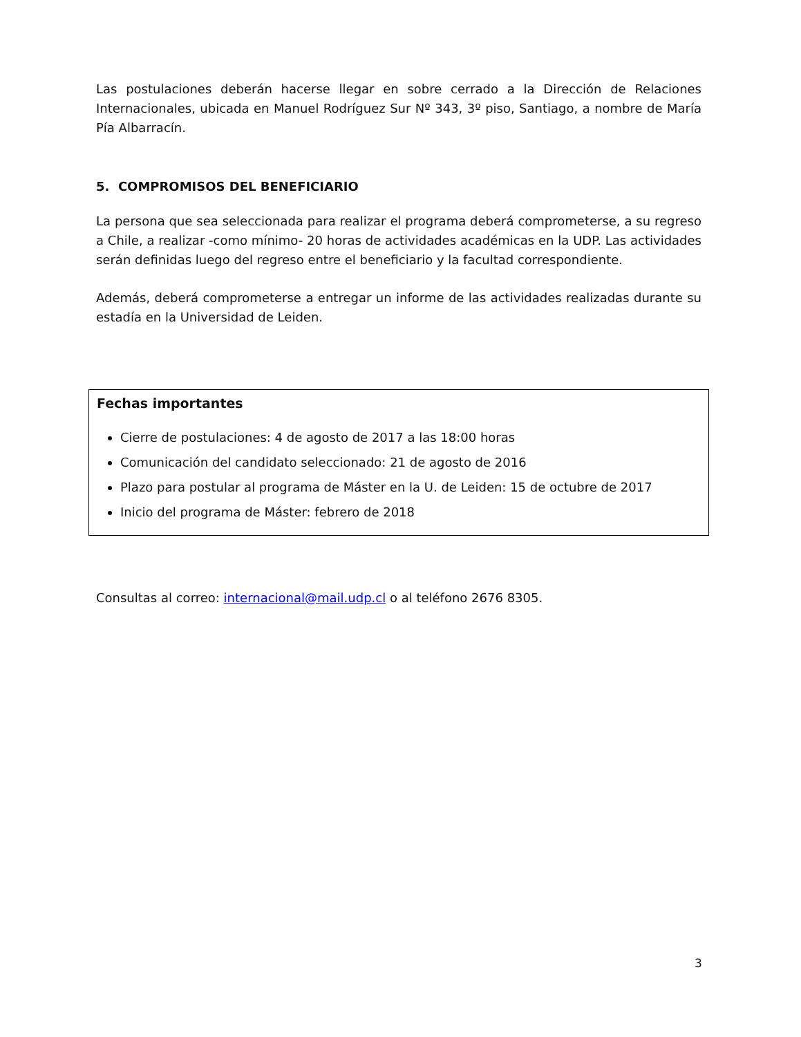Las postulaciones deberán hacerse llegar en sobre cerrado a la Dirección de Relaciones Internacionales, ubicada en Manuel Rodríguez Sur Nº 343, 3º piso, Santiago, a nombre de María Pía Albarracín.
5. COMPROMISOS DEL BENEFICIARIO
La persona que sea seleccionada para realizar el programa deberá comprometerse, a su regreso a Chile, a realizar -como mínimo- 20 horas de actividades académicas en la UDP. Las actividades serán definidas luego del regreso entre el beneficiario y la facultad correspondiente.
Además, deberá comprometerse a entregar un informe de las actividades realizadas durante su estadía en la Universidad de Leiden.
Fechas importantes
Cierre de postulaciones: 4 de agosto de 2017 a las 18:00 horas
Comunicación del candidato seleccionado: 21 de agosto de 2016
Plazo para postular al programa de Máster en la U. de Leiden: 15 de octubre de 2017
Inicio del programa de Máster: febrero de 2018
Consultas al correo: internacional@mail.udp.cl o al teléfono 2676 8305.
3